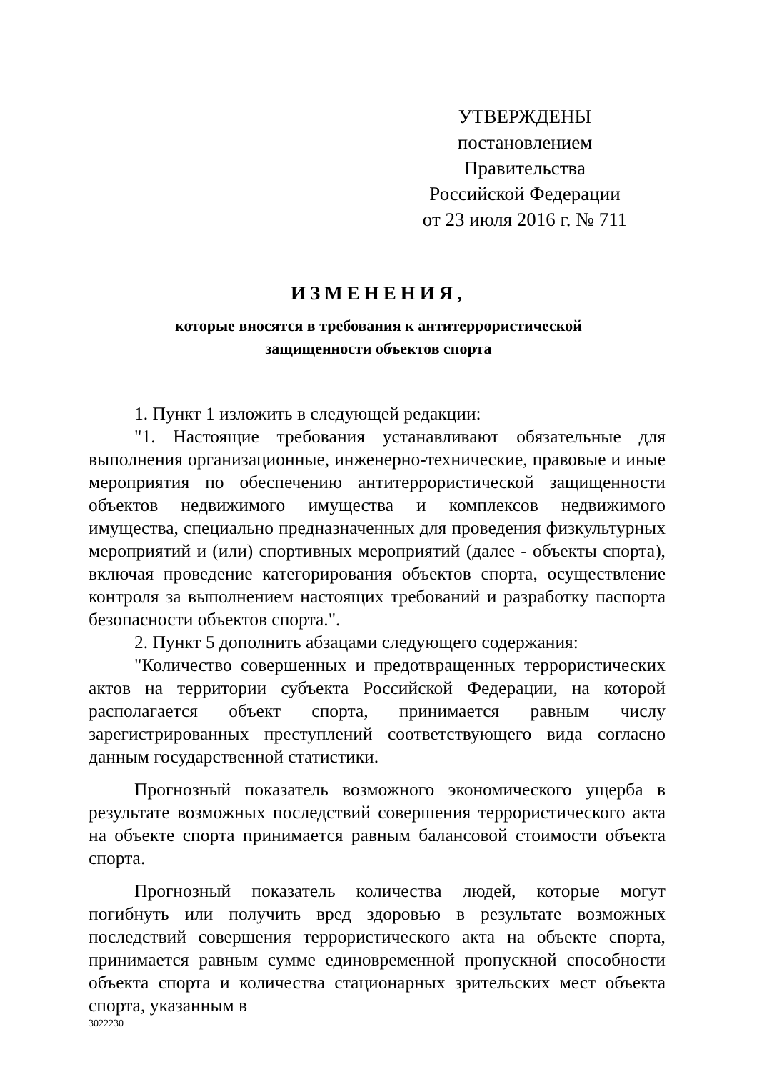УТВЕРЖДЕНЫ
постановлением Правительства
Российской Федерации
от 23 июля 2016 г. № 711
ИЗМЕНЕНИЯ,
которые вносятся в требования к антитеррористической
защищенности объектов спорта
1. Пункт 1 изложить в следующей редакции:
"1. Настоящие требования устанавливают обязательные для выполнения организационные, инженерно-технические, правовые и иные мероприятия по обеспечению антитеррористической защищенности объектов недвижимого имущества и комплексов недвижимого имущества, специально предназначенных для проведения физкультурных мероприятий и (или) спортивных мероприятий (далее - объекты спорта), включая проведение категорирования объектов спорта, осуществление контроля за выполнением настоящих требований и разработку паспорта безопасности объектов спорта.".
2. Пункт 5 дополнить абзацами следующего содержания:
"Количество совершенных и предотвращенных террористических актов на территории субъекта Российской Федерации, на которой располагается объект спорта, принимается равным числу зарегистрированных преступлений соответствующего вида согласно данным государственной статистики.
Прогнозный показатель возможного экономического ущерба в результате возможных последствий совершения террористического акта на объекте спорта принимается равным балансовой стоимости объекта спорта.
Прогнозный показатель количества людей, которые могут погибнуть или получить вред здоровью в результате возможных последствий совершения террористического акта на объекте спорта, принимается равным сумме единовременной пропускной способности объекта спорта и количества стационарных зрительских мест объекта спорта, указанным в
3022230